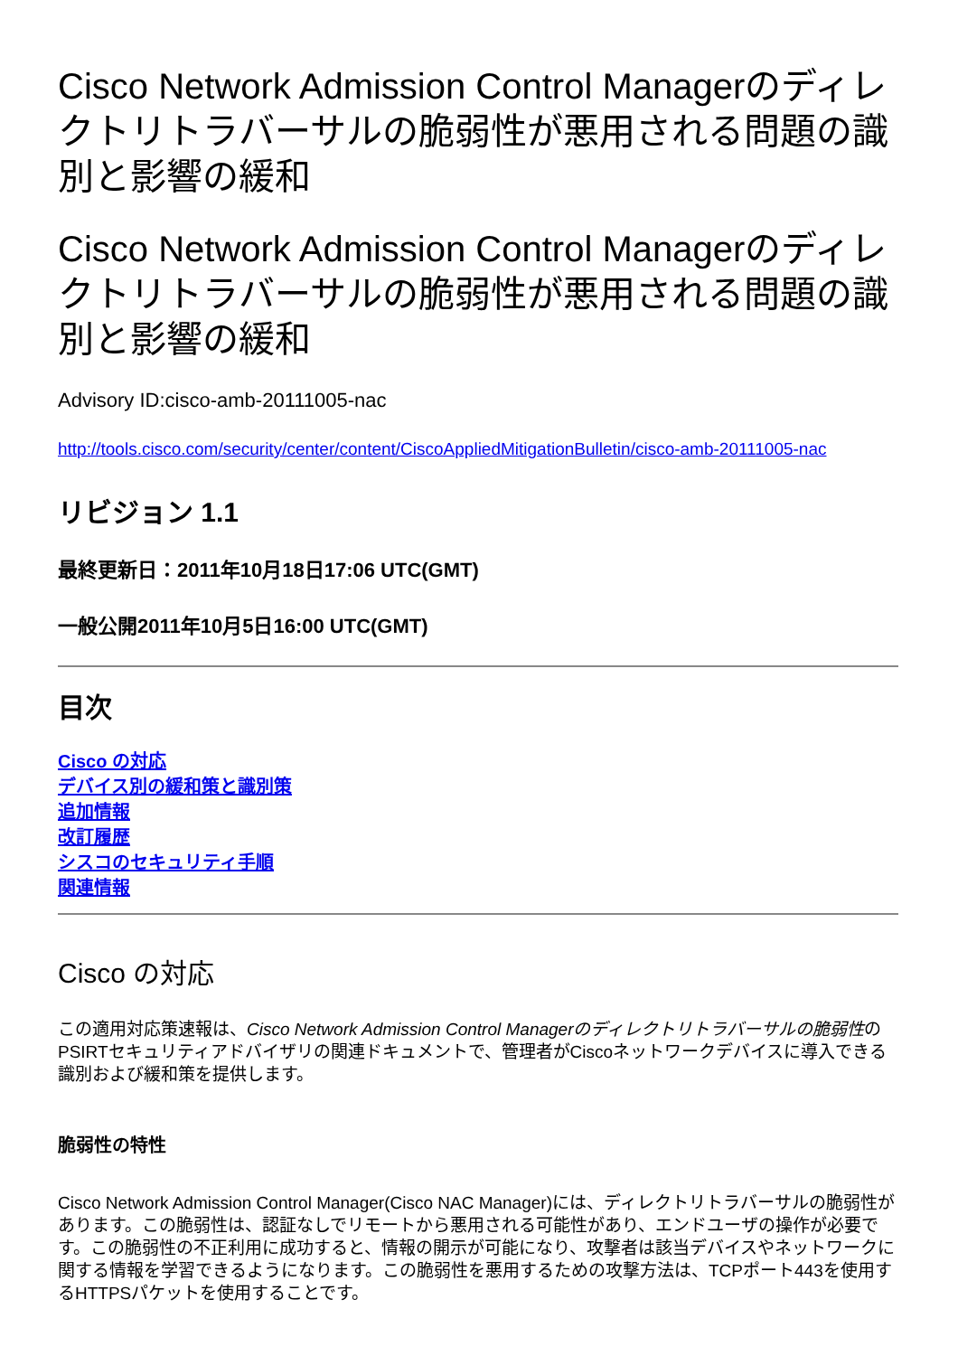Cisco Network Admission Control Managerのディレクトリトラバーサルの脆弱性が悪用される問題の識別と影響の緩和
Cisco Network Admission Control Managerのディレクトリトラバーサルの脆弱性が悪用される問題の識別と影響の緩和
Advisory ID:cisco-amb-20111005-nac
http://tools.cisco.com/security/center/content/CiscoAppliedMitigationBulletin/cisco-amb-20111005-nac
リビジョン 1.1
最終更新日：2011年10月18日17:06 UTC(GMT)
一般公開2011年10月5日16:00 UTC(GMT)
目次
Cisco の対応
デバイス別の緩和策と識別策
追加情報
改訂履歴
シスコのセキュリティ手順
関連情報
Cisco の対応
この適用対応策速報は、Cisco Network Admission Control Managerのディレクトリトラバーサルの脆弱性のPSIRTセキュリティアドバイザリの関連ドキュメントで、管理者がCiscoネットワークデバイスに導入できる識別および緩和策を提供します。
脆弱性の特性
Cisco Network Admission Control Manager(Cisco NAC Manager)には、ディレクトリトラバーサルの脆弱性があります。この脆弱性は、認証なしでリモートから悪用される可能性があり、エンドユーザの操作が必要です。この脆弱性の不正利用に成功すると、情報の開示が可能になり、攻撃者は該当デバイスやネットワークに関する情報を学習できるようになります。この脆弱性を悪用するための攻撃方法は、TCPポート443を使用するHTTPSパケットを使用することです。